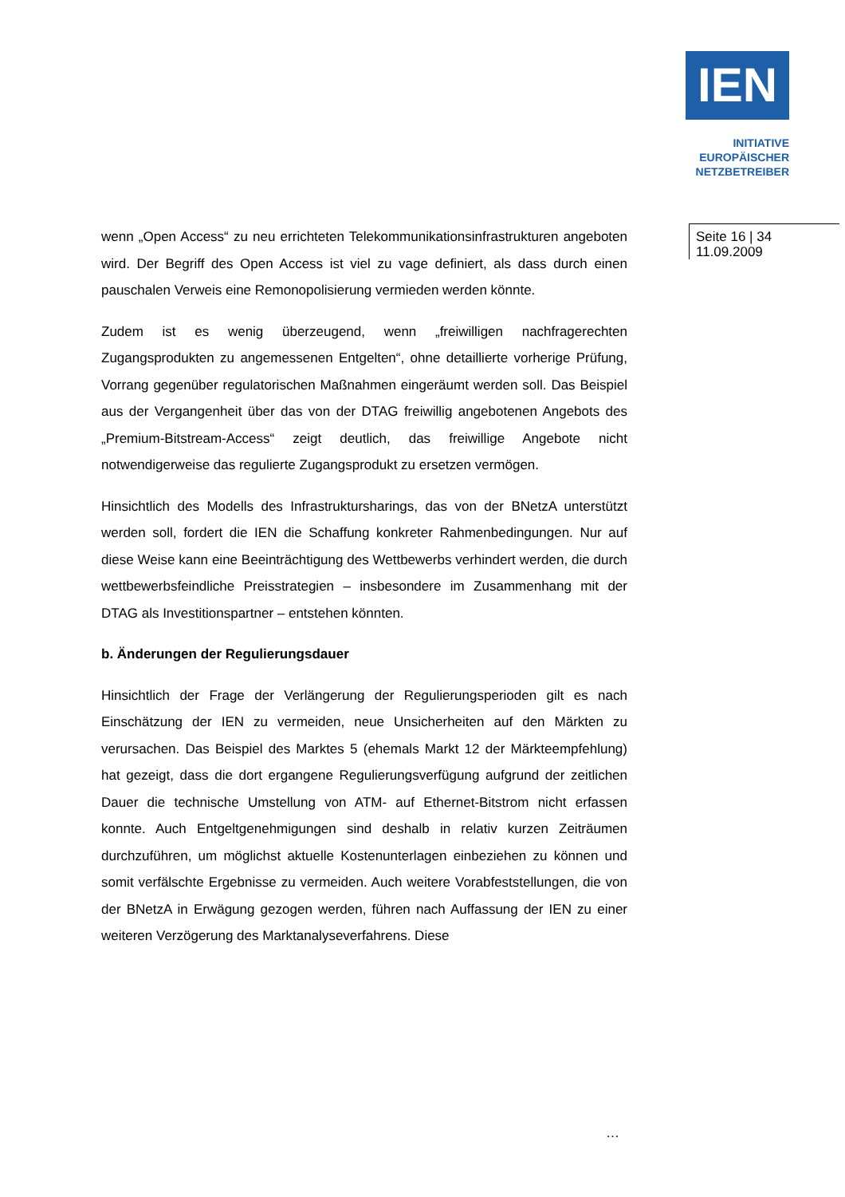IEN
INITIATIVE
EUROPÄISCHER
NETZBETREIBER
Seite 16 | 34
11.09.2009
wenn „Open Access“ zu neu errichteten Telekommunikationsinfrastrukturen angeboten wird. Der Begriff des Open Access ist viel zu vage definiert, als dass durch einen pauschalen Verweis eine Remonopolisierung vermieden werden könnte.
Zudem ist es wenig überzeugend, wenn „freiwilligen nachfragerechten Zugangsprodukten zu angemessenen Entgelten“, ohne detaillierte vorherige Prüfung, Vorrang gegenüber regulatorischen Maßnahmen eingeräumt werden soll. Das Beispiel aus der Vergangenheit über das von der DTAG freiwillig angebotenen Angebots des „Premium-Bitstream-Access“ zeigt deutlich, das freiwillige Angebote nicht notwendigerweise das regulierte Zugangsprodukt zu ersetzen vermögen.
Hinsichtlich des Modells des Infrastruktursharings, das von der BNetzA unterstützt werden soll, fordert die IEN die Schaffung konkreter Rahmenbedingungen. Nur auf diese Weise kann eine Beeinträchtigung des Wettbewerbs verhindert werden, die durch wettbewerbsfeindliche Preisstrategien – insbesondere im Zusammenhang mit der DTAG als Investitionspartner – entstehen könnten.
b. Änderungen der Regulierungsdauer
Hinsichtlich der Frage der Verlängerung der Regulierungsperioden gilt es nach Einschätzung der IEN zu vermeiden, neue Unsicherheiten auf den Märkten zu verursachen. Das Beispiel des Marktes 5 (ehemals Markt 12 der Märkteempfehlung) hat gezeigt, dass die dort ergangene Regulierungsverfügung aufgrund der zeitlichen Dauer die technische Umstellung von ATM- auf Ethernet-Bitstrom nicht erfassen konnte. Auch Entgeltgenehmigungen sind deshalb in relativ kurzen Zeiträumen durchzuführen, um möglichst aktuelle Kostenunterlagen einbeziehen zu können und somit verfälschte Ergebnisse zu vermeiden. Auch weitere Vorabfeststellungen, die von der BNetzA in Erwägung gezogen werden, führen nach Auffassung der IEN zu einer weiteren Verzögerung des Marktanalyseverfahrens. Diese
…